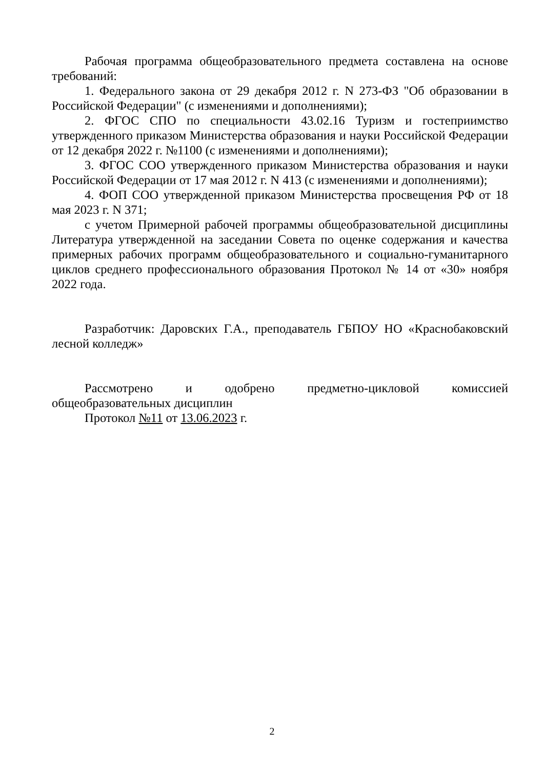Рабочая программа общеобразовательного предмета составлена на основе требований:
1. Федерального закона от 29 декабря 2012 г. N 273-ФЗ "Об образовании в Российской Федерации" (с изменениями и дополнениями);
2. ФГОС СПО по специальности 43.02.16 Туризм и гостеприимство утвержденного приказом Министерства образования и науки Российской Федерации от 12 декабря 2022 г. №1100 (с изменениями и дополнениями);
3. ФГОС СОО утвержденного приказом Министерства образования и науки Российской Федерации от 17 мая 2012 г. N 413 (с изменениями и дополнениями);
4. ФОП СОО утвержденной приказом Министерства просвещения РФ от 18 мая 2023 г. N 371;
с учетом Примерной рабочей программы общеобразовательной дисциплины Литература утвержденной на заседании Совета по оценке содержания и качества примерных рабочих программ общеобразовательного и социально-гуманитарного циклов среднего профессионального образования Протокол № 14 от «30» ноября 2022 года.
Разработчик: Даровских Г.А., преподаватель ГБПОУ НО «Краснобаковский лесной колледж»
Рассмотрено и одобрено предметно-цикловой комиссией общеобразовательных дисциплин
Протокол №11 от 13.06.2023 г.
2